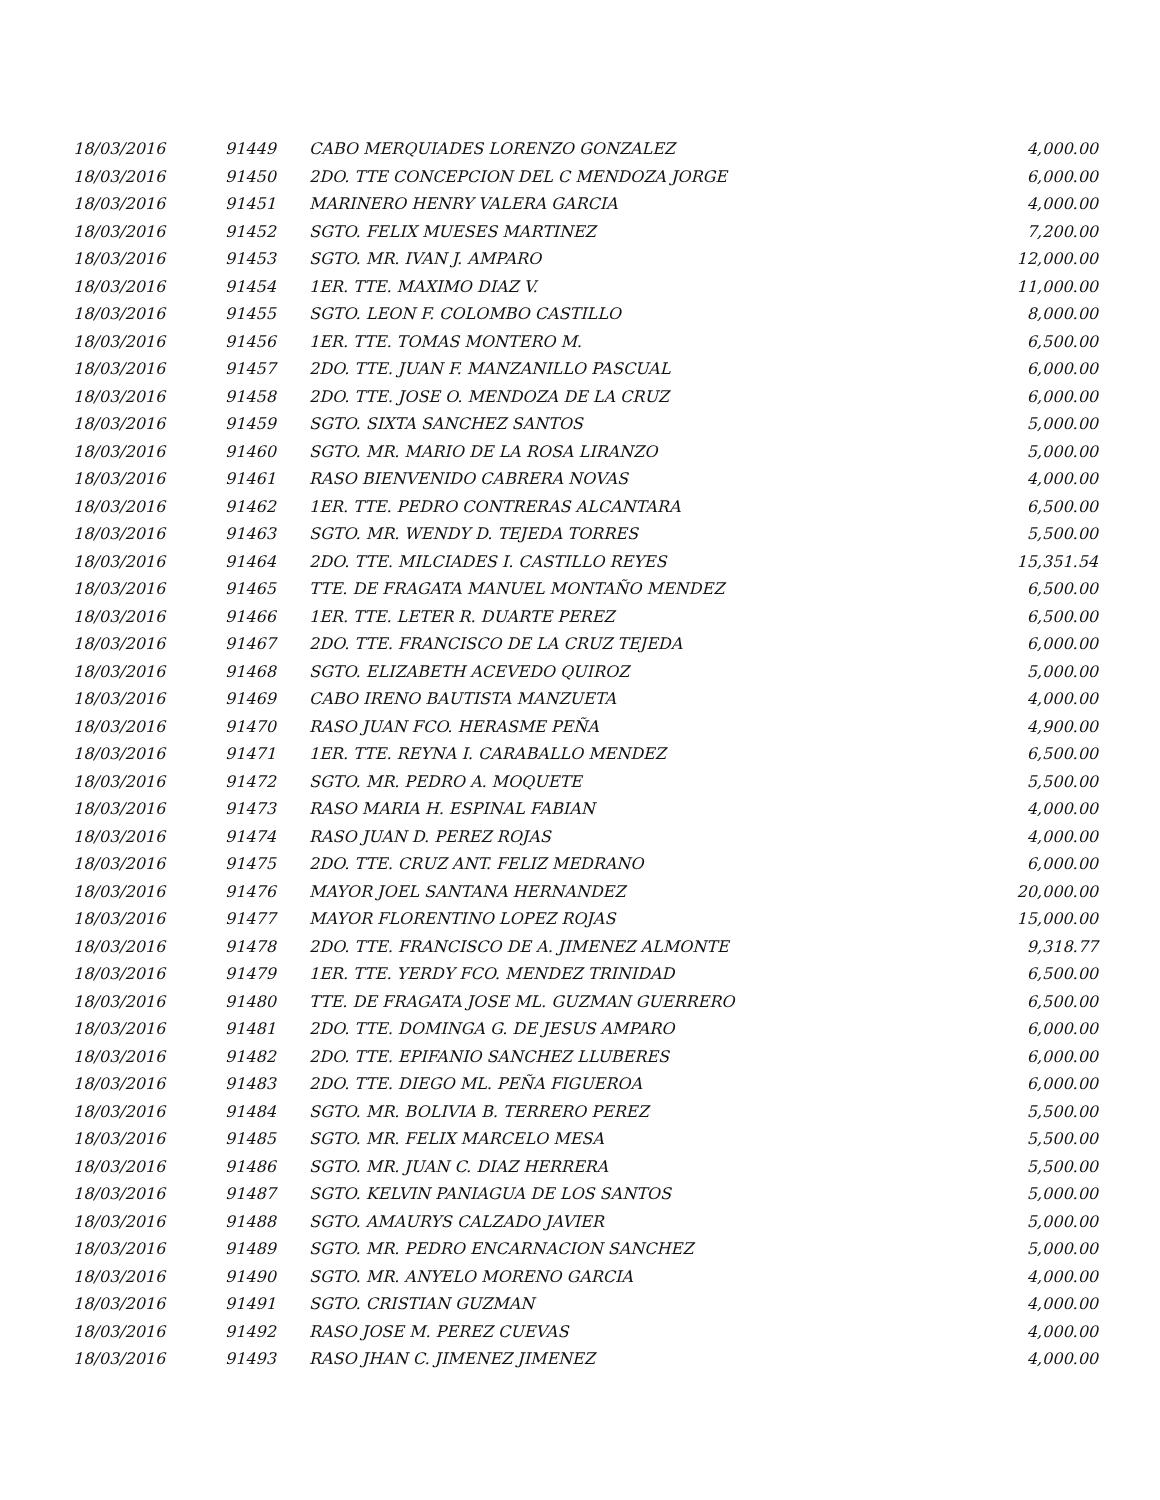| 18/03/2016 | 91449 | CABO MERQUIADES LORENZO GONZALEZ | 4,000.00 |
| 18/03/2016 | 91450 | 2DO. TTE CONCEPCION DEL C MENDOZA JORGE | 6,000.00 |
| 18/03/2016 | 91451 | MARINERO HENRY VALERA GARCIA | 4,000.00 |
| 18/03/2016 | 91452 | SGTO. FELIX MUESES MARTINEZ | 7,200.00 |
| 18/03/2016 | 91453 | SGTO. MR. IVAN J. AMPARO | 12,000.00 |
| 18/03/2016 | 91454 | 1ER. TTE. MAXIMO DIAZ V. | 11,000.00 |
| 18/03/2016 | 91455 | SGTO. LEON F. COLOMBO CASTILLO | 8,000.00 |
| 18/03/2016 | 91456 | 1ER. TTE. TOMAS MONTERO M. | 6,500.00 |
| 18/03/2016 | 91457 | 2DO. TTE. JUAN F. MANZANILLO PASCUAL | 6,000.00 |
| 18/03/2016 | 91458 | 2DO. TTE. JOSE O. MENDOZA DE LA CRUZ | 6,000.00 |
| 18/03/2016 | 91459 | SGTO. SIXTA SANCHEZ SANTOS | 5,000.00 |
| 18/03/2016 | 91460 | SGTO. MR. MARIO DE LA ROSA LIRANZO | 5,000.00 |
| 18/03/2016 | 91461 | RASO BIENVENIDO CABRERA NOVAS | 4,000.00 |
| 18/03/2016 | 91462 | 1ER. TTE. PEDRO CONTRERAS ALCANTARA | 6,500.00 |
| 18/03/2016 | 91463 | SGTO. MR. WENDY D. TEJEDA TORRES | 5,500.00 |
| 18/03/2016 | 91464 | 2DO. TTE. MILCIADES I. CASTILLO REYES | 15,351.54 |
| 18/03/2016 | 91465 | TTE. DE FRAGATA MANUEL MONTAÑO MENDEZ | 6,500.00 |
| 18/03/2016 | 91466 | 1ER. TTE. LETER R. DUARTE PEREZ | 6,500.00 |
| 18/03/2016 | 91467 | 2DO. TTE. FRANCISCO DE LA CRUZ TEJEDA | 6,000.00 |
| 18/03/2016 | 91468 | SGTO. ELIZABETH ACEVEDO QUIROZ | 5,000.00 |
| 18/03/2016 | 91469 | CABO IRENO BAUTISTA MANZUETA | 4,000.00 |
| 18/03/2016 | 91470 | RASO JUAN FCO. HERASME PEÑA | 4,900.00 |
| 18/03/2016 | 91471 | 1ER. TTE. REYNA I. CARABALLO MENDEZ | 6,500.00 |
| 18/03/2016 | 91472 | SGTO. MR. PEDRO A. MOQUETE | 5,500.00 |
| 18/03/2016 | 91473 | RASO MARIA H. ESPINAL FABIAN | 4,000.00 |
| 18/03/2016 | 91474 | RASO JUAN D. PEREZ ROJAS | 4,000.00 |
| 18/03/2016 | 91475 | 2DO. TTE. CRUZ ANT. FELIZ MEDRANO | 6,000.00 |
| 18/03/2016 | 91476 | MAYOR JOEL SANTANA HERNANDEZ | 20,000.00 |
| 18/03/2016 | 91477 | MAYOR FLORENTINO LOPEZ ROJAS | 15,000.00 |
| 18/03/2016 | 91478 | 2DO. TTE. FRANCISCO DE A. JIMENEZ ALMONTE | 9,318.77 |
| 18/03/2016 | 91479 | 1ER. TTE. YERDY FCO. MENDEZ TRINIDAD | 6,500.00 |
| 18/03/2016 | 91480 | TTE. DE FRAGATA JOSE ML. GUZMAN GUERRERO | 6,500.00 |
| 18/03/2016 | 91481 | 2DO. TTE. DOMINGA G. DE JESUS AMPARO | 6,000.00 |
| 18/03/2016 | 91482 | 2DO. TTE. EPIFANIO SANCHEZ LLUBERES | 6,000.00 |
| 18/03/2016 | 91483 | 2DO. TTE. DIEGO ML. PEÑA FIGUEROA | 6,000.00 |
| 18/03/2016 | 91484 | SGTO. MR. BOLIVIA B. TERRERO PEREZ | 5,500.00 |
| 18/03/2016 | 91485 | SGTO. MR. FELIX MARCELO MESA | 5,500.00 |
| 18/03/2016 | 91486 | SGTO. MR. JUAN C. DIAZ HERRERA | 5,500.00 |
| 18/03/2016 | 91487 | SGTO. KELVIN PANIAGUA DE LOS SANTOS | 5,000.00 |
| 18/03/2016 | 91488 | SGTO. AMAURYS CALZADO JAVIER | 5,000.00 |
| 18/03/2016 | 91489 | SGTO. MR. PEDRO ENCARNACION SANCHEZ | 5,000.00 |
| 18/03/2016 | 91490 | SGTO. MR. ANYELO MORENO GARCIA | 4,000.00 |
| 18/03/2016 | 91491 | SGTO. CRISTIAN GUZMAN | 4,000.00 |
| 18/03/2016 | 91492 | RASO JOSE M. PEREZ CUEVAS | 4,000.00 |
| 18/03/2016 | 91493 | RASO JHAN C. JIMENEZ JIMENEZ | 4,000.00 |